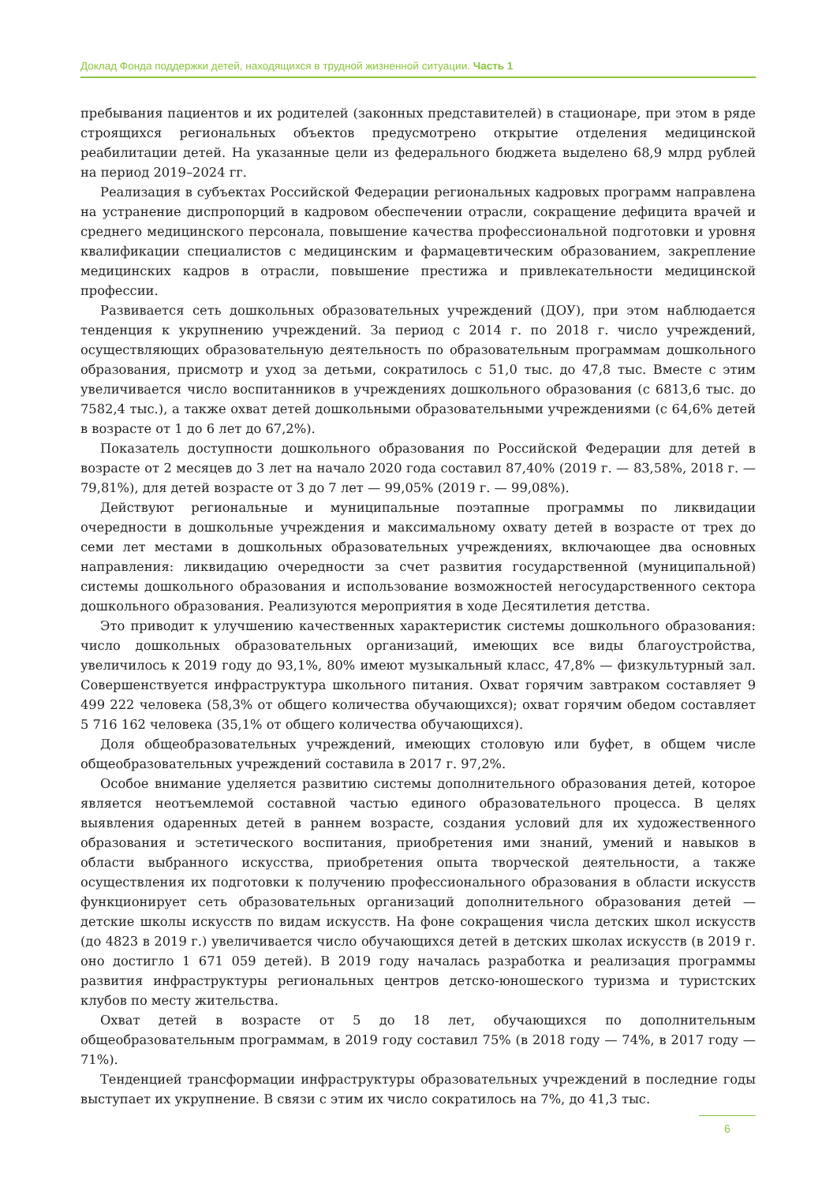Доклад Фонда поддержки детей, находящихся в трудной жизненной ситуации. Часть 1
пребывания пациентов и их родителей (законных представителей) в стационаре, при этом в ряде строящихся региональных объектов предусмотрено открытие отделения медицинской реабилитации детей. На указанные цели из федерального бюджета выделено 68,9 млрд рублей на период 2019–2024 гг.
Реализация в субъектах Российской Федерации региональных кадровых программ направлена на устранение диспропорций в кадровом обеспечении отрасли, сокращение дефицита врачей и среднего медицинского персонала, повышение качества профессиональной подготовки и уровня квалификации специалистов с медицинским и фармацевтическим образованием, закрепление медицинских кадров в отрасли, повышение престижа и привлекательности медицинской профессии.
Развивается сеть дошкольных образовательных учреждений (ДОУ), при этом наблюдается тенденция к укрупнению учреждений. За период с 2014 г. по 2018 г. число учреждений, осуществляющих образовательную деятельность по образовательным программам дошкольного образования, присмотр и уход за детьми, сократилось с 51,0 тыс. до 47,8 тыс. Вместе с этим увеличивается число воспитанников в учреждениях дошкольного образования (с 6813,6 тыс. до 7582,4 тыс.), а также охват детей дошкольными образовательными учреждениями (с 64,6% детей в возрасте от 1 до 6 лет до 67,2%).
Показатель доступности дошкольного образования по Российской Федерации для детей в возрасте от 2 месяцев до 3 лет на начало 2020 года составил 87,40% (2019 г. — 83,58%, 2018 г. — 79,81%), для детей возрасте от 3 до 7 лет — 99,05% (2019 г. — 99,08%).
Действуют региональные и муниципальные поэтапные программы по ликвидации очередности в дошкольные учреждения и максимальному охвату детей в возрасте от трех до семи лет местами в дошкольных образовательных учреждениях, включающее два основных направления: ликвидацию очередности за счет развития государственной (муниципальной) системы дошкольного образования и использование возможностей негосударственного сектора дошкольного образования. Реализуются мероприятия в ходе Десятилетия детства.
Это приводит к улучшению качественных характеристик системы дошкольного образования: число дошкольных образовательных организаций, имеющих все виды благоустройства, увеличилось к 2019 году до 93,1%, 80% имеют музыкальный класс, 47,8% — физкультурный зал. Совершенствуется инфраструктура школьного питания. Охват горячим завтраком составляет 9 499 222 человека (58,3% от общего количества обучающихся); охват горячим обедом составляет 5 716 162 человека (35,1% от общего количества обучающихся).
Доля общеобразовательных учреждений, имеющих столовую или буфет, в общем числе общеобразовательных учреждений составила в 2017 г. 97,2%.
Особое внимание уделяется развитию системы дополнительного образования детей, которое является неотъемлемой составной частью единого образовательного процесса. В целях выявления одаренных детей в раннем возрасте, создания условий для их художественного образования и эстетического воспитания, приобретения ими знаний, умений и навыков в области выбранного искусства, приобретения опыта творческой деятельности, а также осуществления их подготовки к получению профессионального образования в области искусств функционирует сеть образовательных организаций дополнительного образования детей — детские школы искусств по видам искусств. На фоне сокращения числа детских школ искусств (до 4823 в 2019 г.) увеличивается число обучающихся детей в детских школах искусств (в 2019 г. оно достигло 1 671 059 детей). В 2019 году началась разработка и реализация программы развития инфраструктуры региональных центров детско-юношеского туризма и туристских клубов по месту жительства.
Охват детей в возрасте от 5 до 18 лет, обучающихся по дополнительным общеобразовательным программам, в 2019 году составил 75% (в 2018 году — 74%, в 2017 году — 71%).
Тенденцией трансформации инфраструктуры образовательных учреждений в последние годы выступает их укрупнение. В связи с этим их число сократилось на 7%, до 41,3 тыс.
6